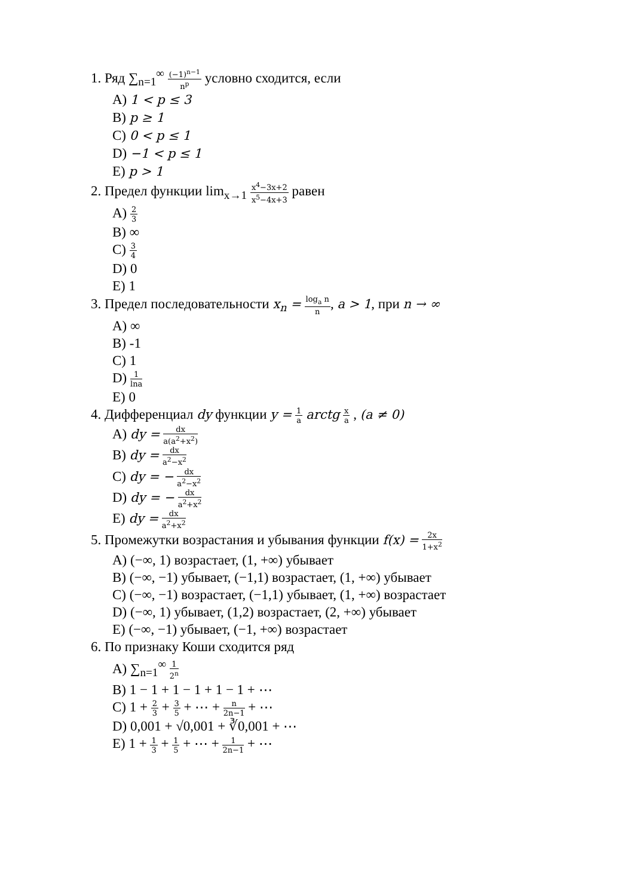1. Ряд ∑<sub>n=1</sub><sup>∞</sup> (−1)<sup>n−1</sup> n<sup>p</sup> условно сходится, если
A) 1 < p ≤ 3
B) p ≥ 1
C) 0 < p ≤ 1
D) −1 < p ≤ 1
E) p > 1
2. Предел функции lim<sub>x→1</sub> x<sup>4</sup>−3x+2 x<sup>5</sup>−4x+3 равен
A) 2 3
B) ∞
C) 3 4
D) 0
E) 1
3. Предел последовательности x<sub>n</sub> = log<sub>a</sub> n n, a > 1, при n → ∞
A) ∞
B) -1
C) 1
D) 1 lna
E) 0
4. Дифференциал dy функции y = 1 a arctg x a , (a ≠ 0)
A) dy = dx a(a<sup>2</sup>+x<sup>2</sup>)
B) dy = dx a<sup>2</sup>−x<sup>2</sup>
C) dy = − dx a<sup>2</sup>−x<sup>2</sup>
D) dy = − dx a<sup>2</sup>+x<sup>2</sup>
E) dy = dx a<sup>2</sup>+x<sup>2</sup>
5. Промежутки возрастания и убывания функции f(x) = 2x 1+x<sup>2</sup>
A) (−∞, 1) возрастает, (1, +∞) убывает
B) (−∞, −1) убывает, (−1,1) возрастает, (1, +∞) убывает
C) (−∞, −1) возрастает, (−1,1) убывает, (1, +∞) возрастает
D) (−∞, 1) убывает, (1,2) возрастает, (2, +∞) убывает
E) (−∞, −1) убывает, (−1, +∞) возрастает
6. По признаку Коши сходится ряд
A) ∑<sub>n=1</sub><sup>∞</sup> 1 2<sup>n</sup>
B) 1 − 1 + 1 − 1 + 1 − 1 + ⋯
C) 1 + 2 3 + 3 5 + ⋯ + n 2n−1 + ⋯
D) 0,001 + √0,001 + ∛0,001 + ⋯
E) 1 + 1 3 + 1 5 + ⋯ + 1 2n−1 + ⋯